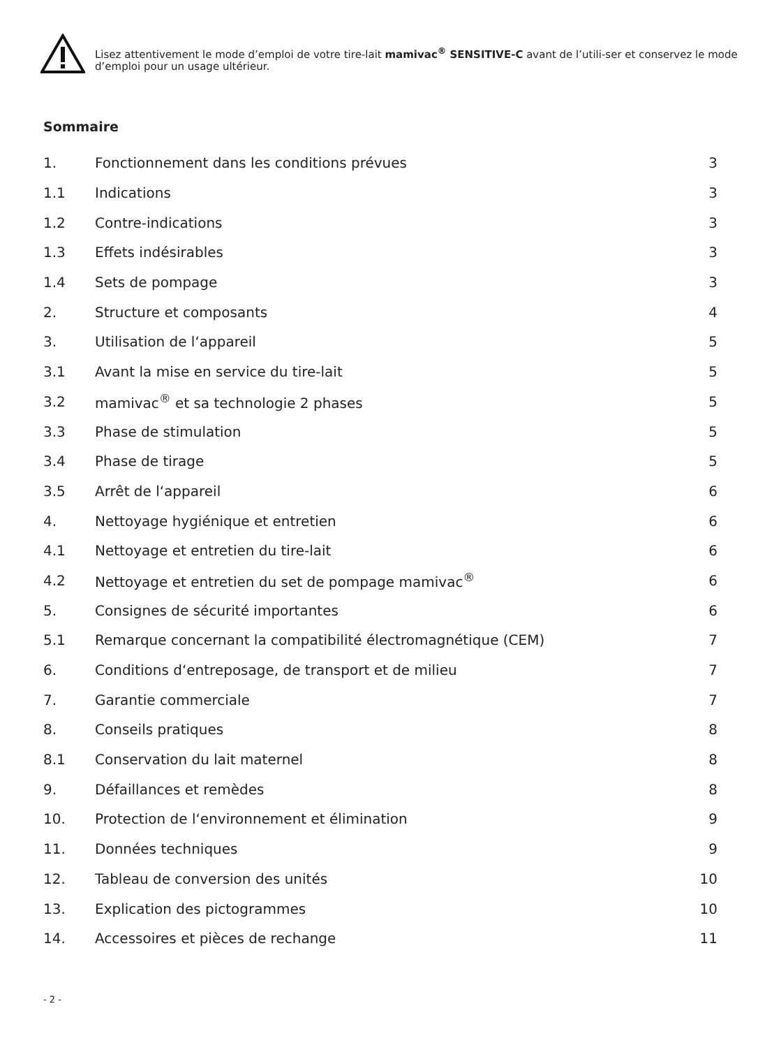Lisez attentivement le mode d’emploi de votre tire-lait mamivac<sup>®</sup> SENSITIVE-C avant de l’utili-ser et conservez le mode d’emploi pour un usage ultérieur.
Sommaire
| 1. | Fonctionnement dans les conditions prévues | 3 |
| 1.1 | Indications | 3 |
| 1.2 | Contre-indications | 3 |
| 1.3 | Effets indésirables | 3 |
| 1.4 | Sets de pompage | 3 |
| 2. | Structure et composants | 4 |
| 3. | Utilisation de l‘appareil | 5 |
| 3.1 | Avant la mise en service du tire-lait | 5 |
| 3.2 | mamivac<sup>®</sup> et sa technologie 2 phases | 5 |
| 3.3 | Phase de stimulation | 5 |
| 3.4 | Phase de tirage | 5 |
| 3.5 | Arrêt de l‘appareil | 6 |
| 4. | Nettoyage hygiénique et entretien | 6 |
| 4.1 | Nettoyage et entretien du tire-lait | 6 |
| 4.2 | Nettoyage et entretien du set de pompage mamivac<sup>®</sup> | 6 |
| 5. | Consignes de sécurité importantes | 6 |
| 5.1 | Remarque concernant la compatibilité électromagnétique (CEM) | 7 |
| 6. | Conditions d‘entreposage, de transport et de milieu | 7 |
| 7. | Garantie commerciale | 7 |
| 8. | Conseils pratiques | 8 |
| 8.1 | Conservation du lait maternel | 8 |
| 9. | Défaillances et remèdes | 8 |
| 10. | Protection de l‘environnement et élimination | 9 |
| 11. | Données techniques | 9 |
| 12. | Tableau de conversion des unités | 10 |
| 13. | Explication des pictogrammes | 10 |
| 14. | Accessoires et pièces de rechange | 11 |
- 2 -